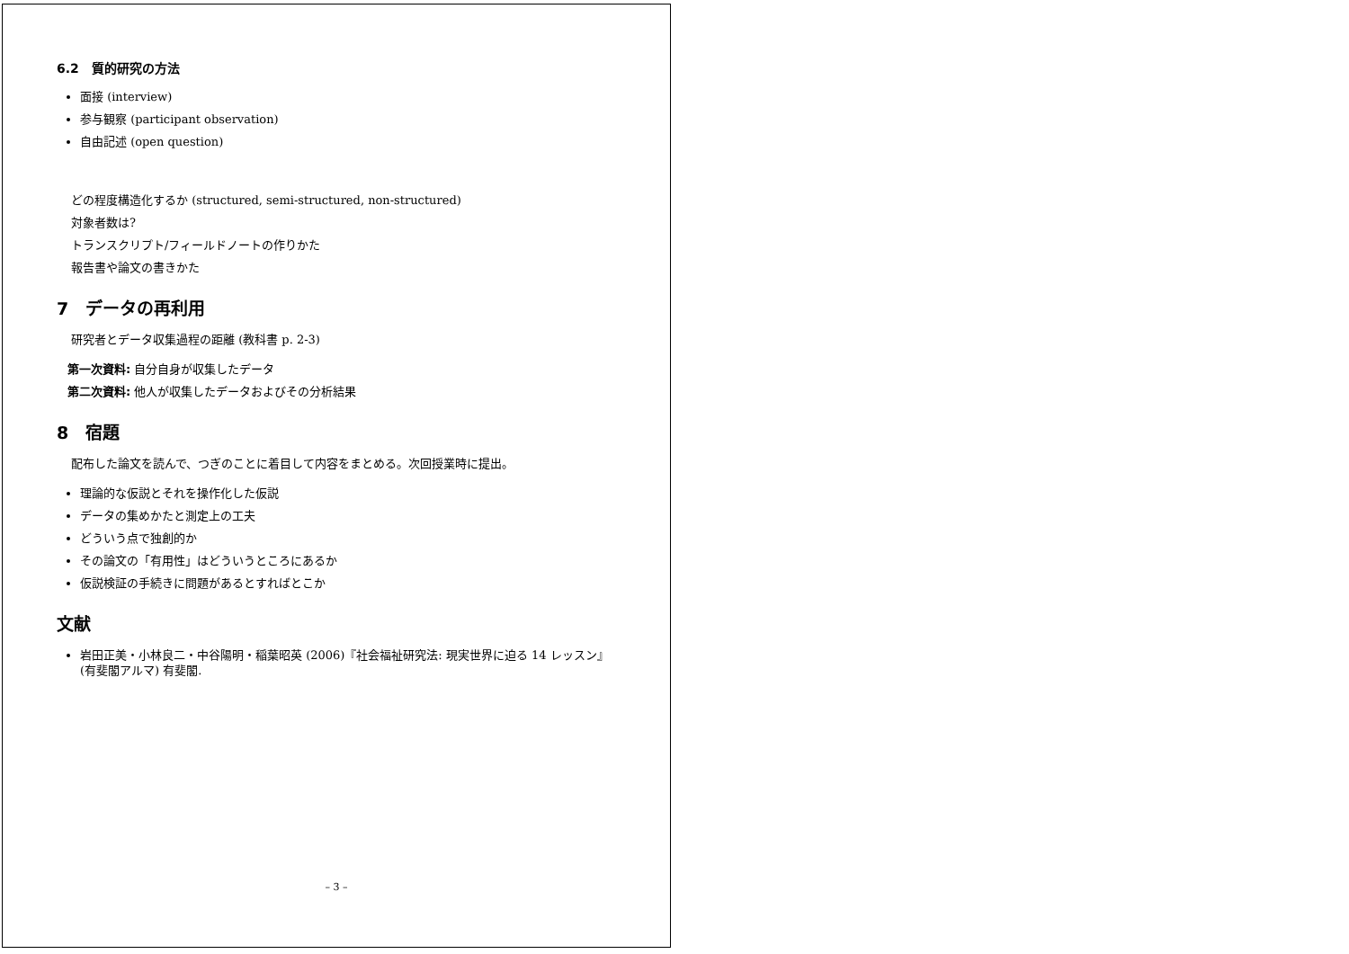6.2　質的研究の方法
面接 (interview)
参与観察 (participant observation)
自由記述 (open question)
どの程度構造化するか (structured, semi-structured, non-structured)
対象者数は?
トランスクリプト/フィールドノートの作りかた
報告書や論文の書きかた
7　データの再利用
研究者とデータ収集過程の距離 (教科書 p. 2-3)
第一次資料: 自分自身が収集したデータ
第二次資料: 他人が収集したデータおよびその分析結果
8　宿題
配布した論文を読んで、つぎのことに着目して内容をまとめる。次回授業時に提出。
理論的な仮説とそれを操作化した仮説
データの集めかたと測定上の工夫
どういう点で独創的か
その論文の「有用性」はどういうところにあるか
仮説検証の手続きに問題があるとすればとこか
文献
岩田正美・小林良二・中谷陽明・稲葉昭英 (2006)『社会福祉研究法: 現実世界に迫る 14 レッスン』(有斐閣アルマ) 有斐閣.
– 3 –